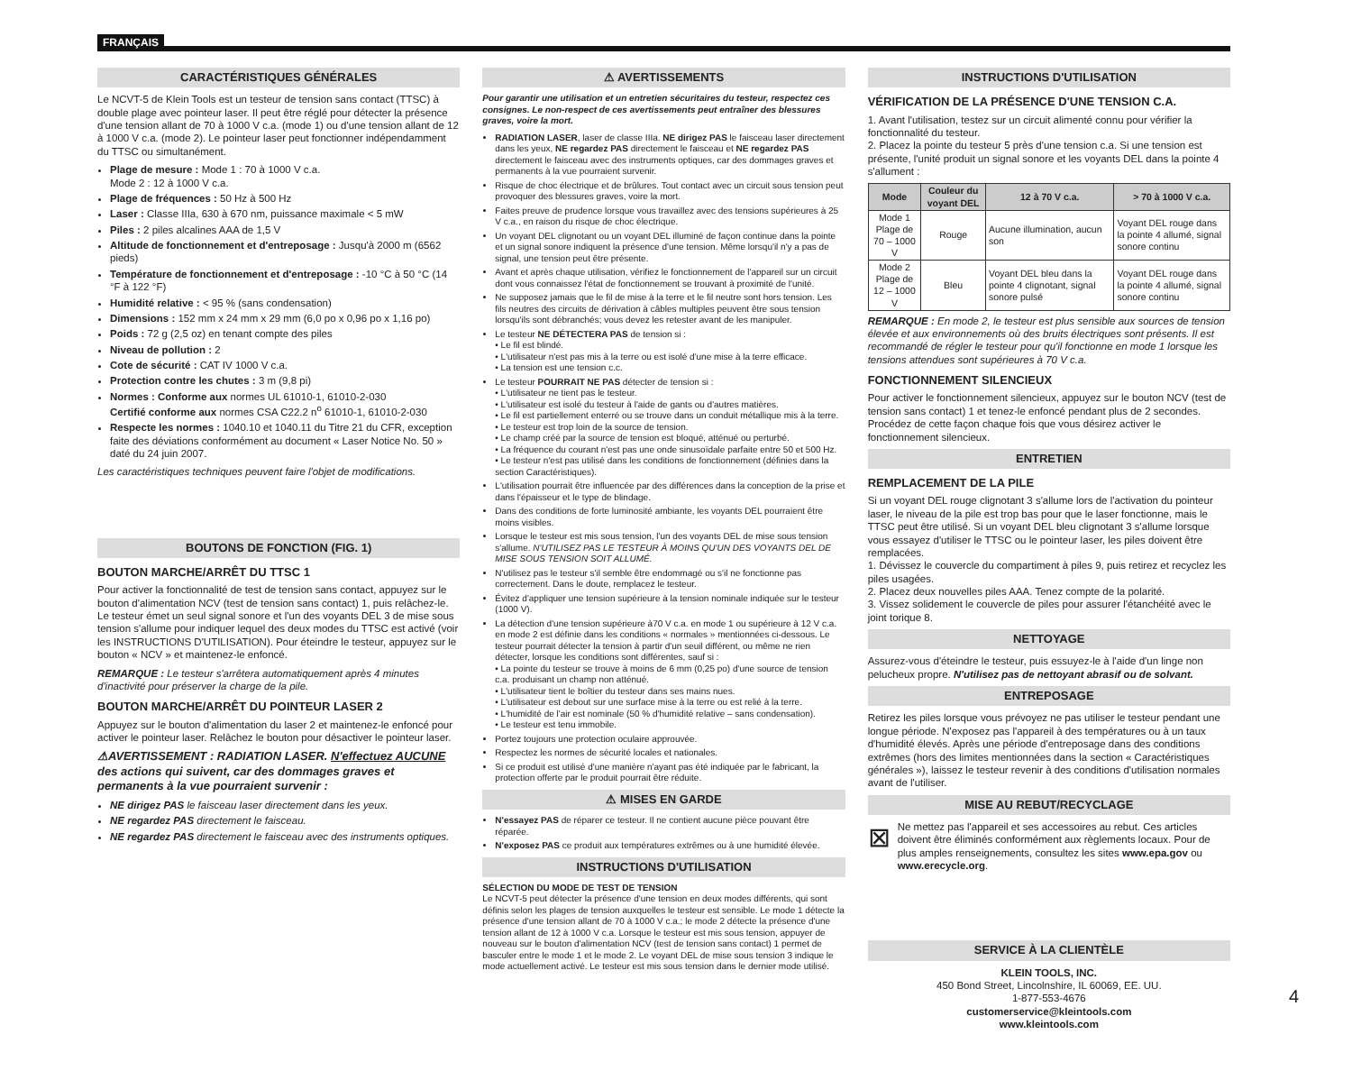FRANÇAIS
CARACTÉRISTIQUES GÉNÉRALES
Le NCVT-5 de Klein Tools est un testeur de tension sans contact (TTSC) à double plage avec pointeur laser. Il peut être réglé pour détecter la présence d'une tension allant de 70 à 1000 V c.a. (mode 1) ou d'une tension allant de 12 à 1000 V c.a. (mode 2). Le pointeur laser peut fonctionner indépendamment du TTSC ou simultanément.
Plage de mesure : Mode 1 : 70 à 1000 V c.a.
Mode 2 : 12 à 1000 V c.a.
Plage de fréquences : 50 Hz à 500 Hz
Laser : Classe IIIa, 630 à 670 nm, puissance maximale < 5 mW
Piles : 2 piles alcalines AAA de 1,5 V
Altitude de fonctionnement et d'entreposage : Jusqu'à 2000 m (6562 pieds)
Température de fonctionnement et d'entreposage : -10 °C à 50 °C (14 °F à 122 °F)
Humidité relative : < 95 % (sans condensation)
Dimensions : 152 mm x 24 mm x 29 mm (6,0 po x 0,96 po x 1,16 po)
Poids : 72 g (2,5 oz) en tenant compte des piles
Niveau de pollution : 2
Cote de sécurité : CAT IV 1000 V c.a.
Protection contre les chutes : 3 m (9,8 pi)
Normes : Conforme aux normes UL 61010-1, 61010-2-030
Certifié conforme aux normes CSA C22.2 n<sup>o</sup> 61010-1, 61010-2-030
Respecte les normes : 1040.10 et 1040.11 du Titre 21 du CFR, exception faite des déviations conformément au document « Laser Notice No. 50 » daté du 24 juin 2007.
Les caractéristiques techniques peuvent faire l'objet de modifications.
BOUTONS DE FONCTION (FIG. 1)
BOUTON MARCHE/ARRÊT DU TTSC 1
Pour activer la fonctionnalité de test de tension sans contact, appuyez sur le bouton d'alimentation NCV (test de tension sans contact) 1, puis relâchez-le. Le testeur émet un seul signal sonore et l'un des voyants DEL 3 de mise sous tension s'allume pour indiquer lequel des deux modes du TTSC est activé (voir les INSTRUCTIONS D'UTILISATION). Pour éteindre le testeur, appuyez sur le bouton « NCV » et maintenez-le enfoncé.
REMARQUE : Le testeur s'arrêtera automatiquement après 4 minutes d'inactivité pour préserver la charge de la pile.
BOUTON MARCHE/ARRÊT DU POINTEUR LASER 2
Appuyez sur le bouton d'alimentation du laser 2 et maintenez-le enfoncé pour activer le pointeur laser. Relâchez le bouton pour désactiver le pointeur laser.
⚠AVERTISSEMENT : RADIATION LASER. N'effectuez AUCUNE des actions qui suivent, car des dommages graves et permanents à la vue pourraient survenir :
NE dirigez PAS le faisceau laser directement dans les yeux.
NE regardez PAS directement le faisceau.
NE regardez PAS directement le faisceau avec des instruments optiques.
⚠ AVERTISSEMENTS
Pour garantir une utilisation et un entretien sécuritaires du testeur, respectez ces consignes. Le non-respect de ces avertissements peut entraîner des blessures graves, voire la mort.
RADIATION LASER, laser de classe IIIa. NE dirigez PAS le faisceau laser directement dans les yeux, NE regardez PAS directement le faisceau et NE regardez PAS directement le faisceau avec des instruments optiques, car des dommages graves et permanents à la vue pourraient survenir.
Risque de choc électrique et de brûlures. Tout contact avec un circuit sous tension peut provoquer des blessures graves, voire la mort.
Faites preuve de prudence lorsque vous travaillez avec des tensions supérieures à 25 V c.a., en raison du risque de choc électrique.
Un voyant DEL clignotant ou un voyant DEL illuminé de façon continue dans la pointe et un signal sonore indiquent la présence d'une tension. Même lorsqu'il n'y a pas de signal, une tension peut être présente.
Avant et après chaque utilisation, vérifiez le fonctionnement de l'appareil sur un circuit dont vous connaissez l'état de fonctionnement se trouvant à proximité de l'unité.
Ne supposez jamais que le fil de mise à la terre et le fil neutre sont hors tension. Les fils neutres des circuits de dérivation à câbles multiples peuvent être sous tension lorsqu'ils sont débranchés; vous devez les retester avant de les manipuler.
Le testeur NE DÉTECTERA PAS de tension si :
• Le fil est blindé.
• L'utilisateur n'est pas mis à la terre ou est isolé d'une mise à la terre efficace.
• La tension est une tension c.c.
Le testeur POURRAIT NE PAS détecter de tension si :
• L'utilisateur ne tient pas le testeur.
• L'utilisateur est isolé du testeur à l'aide de gants ou d'autres matières.
• Le fil est partiellement enterré ou se trouve dans un conduit métallique mis à la terre.
• Le testeur est trop loin de la source de tension.
• Le champ créé par la source de tension est bloqué, atténué ou perturbé.
• La fréquence du courant n'est pas une onde sinusoïdale parfaite entre 50 et 500 Hz.
• Le testeur n'est pas utilisé dans les conditions de fonctionnement (définies dans la section Caractéristiques).
L'utilisation pourrait être influencée par des différences dans la conception de la prise et dans l'épaisseur et le type de blindage.
Dans des conditions de forte luminosité ambiante, les voyants DEL pourraient être moins visibles.
Lorsque le testeur est mis sous tension, l'un des voyants DEL de mise sous tension s'allume. N'UTILISEZ PAS LE TESTEUR À MOINS QU'UN DES VOYANTS DEL DE MISE SOUS TENSION SOIT ALLUMÉ.
N'utilisez pas le testeur s'il semble être endommagé ou s'il ne fonctionne pas correctement. Dans le doute, remplacez le testeur.
Évitez d'appliquer une tension supérieure à la tension nominale indiquée sur le testeur (1000 V).
La détection d'une tension supérieure à70 V c.a. en mode 1 ou supérieure à 12 V c.a. en mode 2 est définie dans les conditions « normales » mentionnées ci-dessous. Le testeur pourrait détecter la tension à partir d'un seuil différent, ou même ne rien détecter, lorsque les conditions sont différentes, sauf si :
• La pointe du testeur se trouve à moins de 6 mm (0,25 po) d'une source de tension c.a. produisant un champ non atténué.
• L'utilisateur tient le boîtier du testeur dans ses mains nues.
• L'utilisateur est debout sur une surface mise à la terre ou est relié à la terre.
• L'humidité de l'air est nominale (50 % d'humidité relative – sans condensation).
• Le testeur est tenu immobile.
Portez toujours une protection oculaire approuvée.
Respectez les normes de sécurité locales et nationales.
Si ce produit est utilisé d'une manière n'ayant pas été indiquée par le fabricant, la protection offerte par le produit pourrait être réduite.
⚠ MISES EN GARDE
N'essayez PAS de réparer ce testeur. Il ne contient aucune pièce pouvant être réparée.
N'exposez PAS ce produit aux températures extrêmes ou à une humidité élevée.
INSTRUCTIONS D'UTILISATION
SÉLECTION DU MODE DE TEST DE TENSION
Le NCVT-5 peut détecter la présence d'une tension en deux modes différents, qui sont définis selon les plages de tension auxquelles le testeur est sensible. Le mode 1 détecte la présence d'une tension allant de 70 à 1000 V c.a.; le mode 2 détecte la présence d'une tension allant de 12 à 1000 V c.a. Lorsque le testeur est mis sous tension, appuyer de nouveau sur le bouton d'alimentation NCV (test de tension sans contact) 1 permet de basculer entre le mode 1 et le mode 2. Le voyant DEL de mise sous tension 3 indique le mode actuellement activé. Le testeur est mis sous tension dans le dernier mode utilisé.
INSTRUCTIONS D'UTILISATION
VÉRIFICATION DE LA PRÉSENCE D'UNE TENSION C.A.
1. Avant l'utilisation, testez sur un circuit alimenté connu pour vérifier la fonctionnalité du testeur.
2. Placez la pointe du testeur 5 près d'une tension c.a. Si une tension est présente, l'unité produit un signal sonore et les voyants DEL dans la pointe 4 s'allument :
| Mode | Couleur du voyant DEL | 12 à 70 V c.a. | > 70 à 1000 V c.a. |
| --- | --- | --- | --- |
| Mode 1 Plage de 70 – 1000 V | Rouge | Aucune illumination, aucun son | Voyant DEL rouge dans la pointe 4 allumé, signal sonore continu |
| Mode 2 Plage de 12 – 1000 V | Bleu | Voyant DEL bleu dans la pointe 4 clignotant, signal sonore pulsé | Voyant DEL rouge dans la pointe 4 allumé, signal sonore continu |
REMARQUE : En mode 2, le testeur est plus sensible aux sources de tension élevée et aux environnements où des bruits électriques sont présents. Il est recommandé de régler le testeur pour qu'il fonctionne en mode 1 lorsque les tensions attendues sont supérieures à 70 V c.a.
FONCTIONNEMENT SILENCIEUX
Pour activer le fonctionnement silencieux, appuyez sur le bouton NCV (test de tension sans contact) 1 et tenez-le enfoncé pendant plus de 2 secondes. Procédez de cette façon chaque fois que vous désirez activer le fonctionnement silencieux.
ENTRETIEN
REMPLACEMENT DE LA PILE
Si un voyant DEL rouge clignotant 3 s'allume lors de l'activation du pointeur laser, le niveau de la pile est trop bas pour que le laser fonctionne, mais le TTSC peut être utilisé. Si un voyant DEL bleu clignotant 3 s'allume lorsque vous essayez d'utiliser le TTSC ou le pointeur laser, les piles doivent être remplacées.
1. Dévissez le couvercle du compartiment à piles 9, puis retirez et recyclez les piles usagées.
2. Placez deux nouvelles piles AAA. Tenez compte de la polarité.
3. Vissez solidement le couvercle de piles pour assurer l'étanchéité avec le joint torique 8.
NETTOYAGE
Assurez-vous d'éteindre le testeur, puis essuyez-le à l'aide d'un linge non pelucheux propre. N'utilisez pas de nettoyant abrasif ou de solvant.
ENTREPOSAGE
Retirez les piles lorsque vous prévoyez ne pas utiliser le testeur pendant une longue période. N'exposez pas l'appareil à des températures ou à un taux d'humidité élevés. Après une période d'entreposage dans des conditions extrêmes (hors des limites mentionnées dans la section « Caractéristiques générales »), laissez le testeur revenir à des conditions d'utilisation normales avant de l'utiliser.
MISE AU REBUT/RECYCLAGE
⊠
Ne mettez pas l'appareil et ses accessoires au rebut. Ces articles doivent être éliminés conformément aux règlements locaux. Pour de plus amples renseignements, consultez les sites www.epa.gov ou www.erecycle.org.
SERVICE À LA CLIENTÈLE
KLEIN TOOLS, INC.
450 Bond Street, Lincolnshire, IL 60069, EE. UU.
1-877-553-4676
customerservice@kleintools.com
www.kleintools.com
4